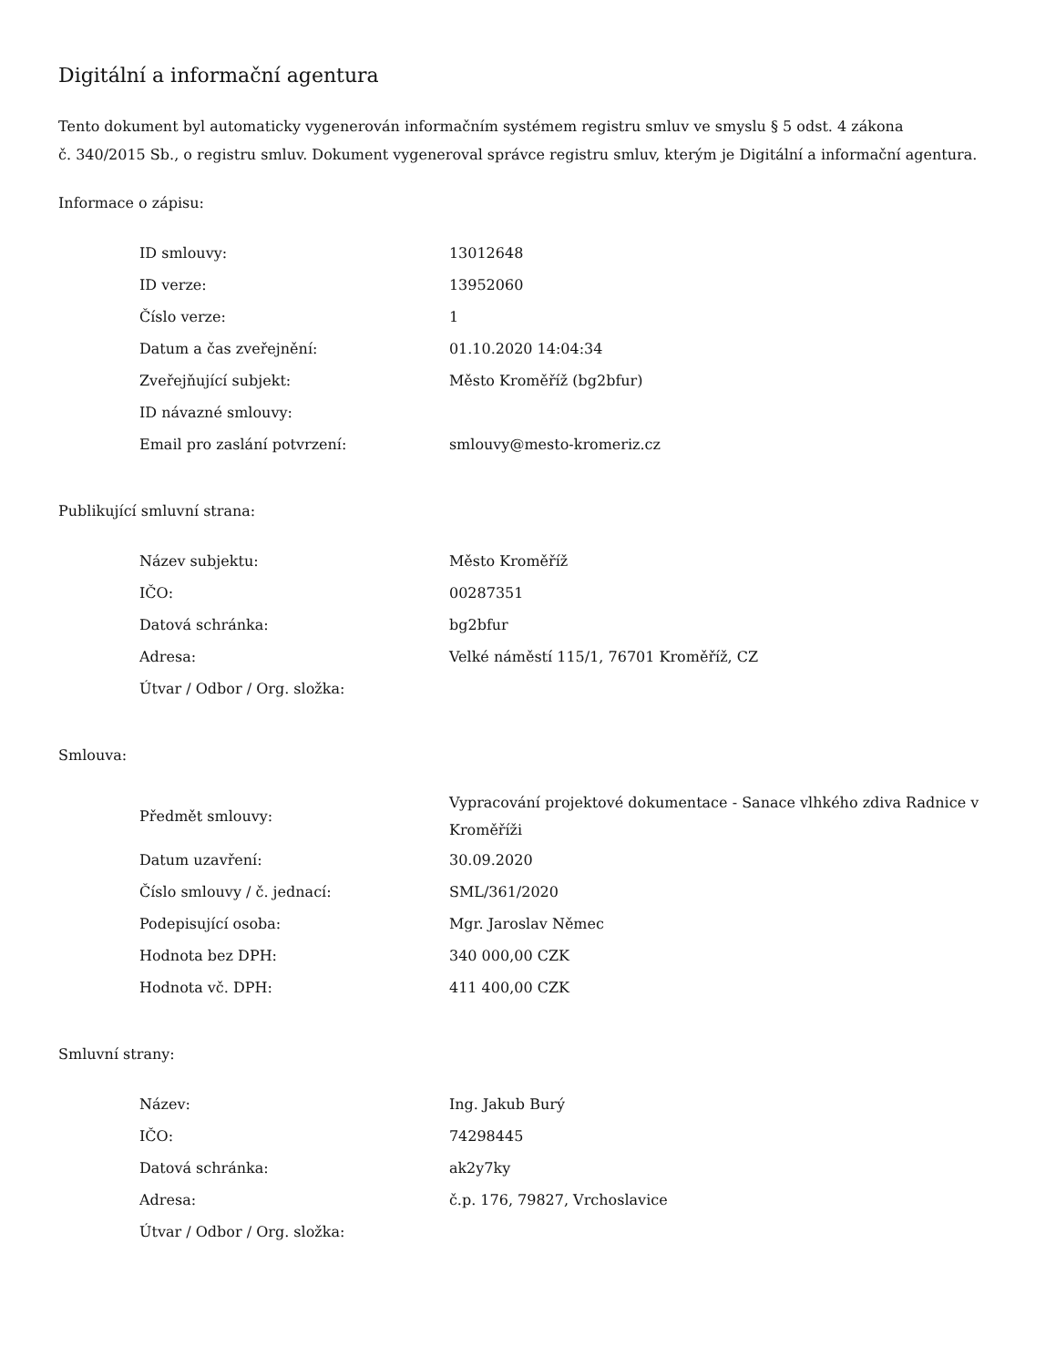Digitální a informační agentura
Tento dokument byl automaticky vygenerován informačním systémem registru smluv ve smyslu § 5 odst. 4 zákona
č. 340/2015 Sb., o registru smluv. Dokument vygeneroval správce registru smluv, kterým je Digitální a informační agentura.
Informace o zápisu:
| ID smlouvy: | 13012648 |
| ID verze: | 13952060 |
| Číslo verze: | 1 |
| Datum a čas zveřejnění: | 01.10.2020 14:04:34 |
| Zveřejňující subjekt: | Město Kroměříž (bg2bfur) |
| ID návazné smlouvy: | |
| Email pro zaslání potvrzení: | smlouvy@mesto-kromeriz.cz |
Publikující smluvní strana:
| Název subjektu: | Město Kroměříž |
| IČO: | 00287351 |
| Datová schránka: | bg2bfur |
| Adresa: | Velké náměstí 115/1, 76701 Kroměříž, CZ |
| Útvar / Odbor / Org. složka: | |
Smlouva:
| Předmět smlouvy: | Vypracování projektové dokumentace - Sanace vlhkého zdiva Radnice v Kroměříži |
| Datum uzavření: | 30.09.2020 |
| Číslo smlouvy / č. jednací: | SML/361/2020 |
| Podepisující osoba: | Mgr. Jaroslav Němec |
| Hodnota bez DPH: | 340 000,00 CZK |
| Hodnota vč. DPH: | 411 400,00 CZK |
Smluvní strany:
| Název: | Ing. Jakub Burý |
| IČO: | 74298445 |
| Datová schránka: | ak2y7ky |
| Adresa: | č.p. 176, 79827, Vrchoslavice |
| Útvar / Odbor / Org. složka: | |